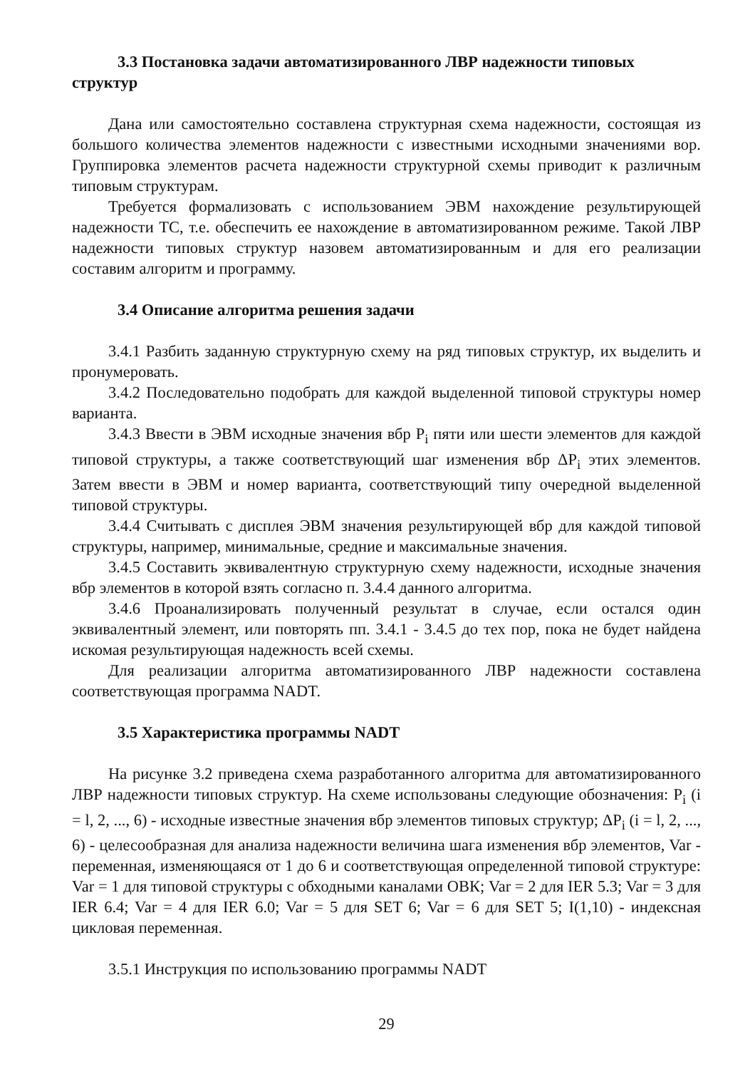3.3 Постановка задачи автоматизированного ЛВР надежности типовых структур
Дана или самостоятельно составлена структурная схема надежности, состоящая из большого количества элементов надежности с известными исходными значениями вор. Группировка элементов расчета надежности структурной схемы приводит к различным типовым структурам.
Требуется формализовать с использованием ЭВМ нахождение результирующей надежности ТС, т.е. обеспечить ее нахождение в автоматизированном режиме. Такой ЛВР надежности типовых структур назовем автоматизированным и для его реализации составим алгоритм и программу.
3.4 Описание алгоритма решения задачи
3.4.1 Разбить заданную структурную схему на ряд типовых структур, их выделить и пронумеровать.
3.4.2 Последовательно подобрать для каждой выделенной типовой структуры номер варианта.
3.4.3 Ввести в ЭВМ исходные значения вбр P<sub>i</sub> пяти или шести элементов для каждой типовой структуры, а также соответствующий шаг изменения вбр ΔP<sub>i</sub> этих элементов. Затем ввести в ЭВМ и номер варианта, соответствующий типу очередной выделенной типовой структуры.
3.4.4 Считывать с дисплея ЭВМ значения результирующей вбр для каждой типовой структуры, например, минимальные, средние и максимальные значения.
3.4.5 Составить эквивалентную структурную схему надежности, исходные значения вбр элементов в которой взять согласно п. 3.4.4 данного алгоритма.
3.4.6 Проанализировать полученный результат в случае, если остался один эквивалентный элемент, или повторять пп. 3.4.1 - 3.4.5 до тех пор, пока не будет найдена искомая результирующая надежность всей схемы.
Для реализации алгоритма автоматизированного ЛВР надежности составлена соответствующая программа NADT.
3.5 Характеристика программы NADT
На рисунке 3.2 приведена схема разработанного алгоритма для автоматизированного ЛВР надежности типовых структур. На схеме использованы следующие обозначения: P<sub>i</sub> (i = l, 2, ..., 6) - исходные известные значения вбр элементов типовых структур; ΔP<sub>i</sub> (i = l, 2, ..., 6) - целесообразная для анализа надежности величина шага изменения вбр элементов, Var - переменная, изменяющаяся от 1 до 6 и соответствующая определенной типовой структуре: Var = 1 для типовой структуры с обходными каналами ОВК; Var = 2 для IER 5.3; Var = 3 для IER 6.4; Var = 4 для IER 6.0; Var = 5 для SET 6; Var = 6 для SET 5; I(1,10) - индексная цикловая переменная.
3.5.1 Инструкция по использованию программы NADT
29